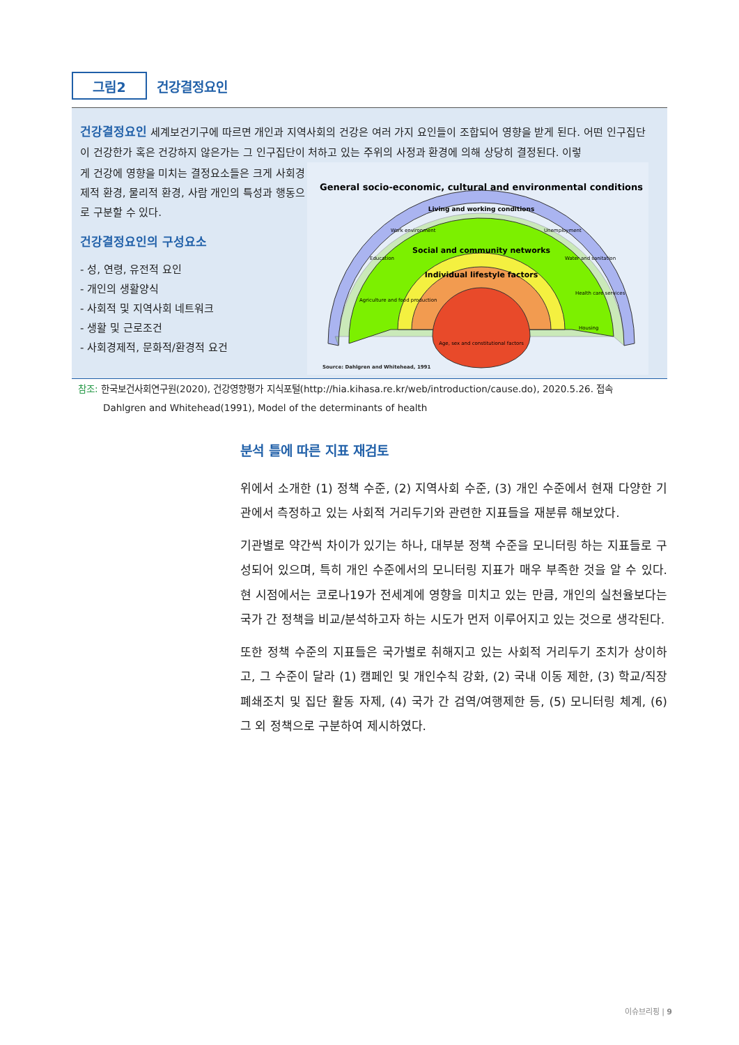그림2
건강결정요인
건강결정요인 세계보건기구에 따르면 개인과 지역사회의 건강은 여러 가지 요인들이 조합되어 영향을 받게 된다. 어떤 인구집단이 건강한가 혹은 건강하지 않은가는 그 인구집단이 처하고 있는 주위의 사정과 환경에 의해 상당히 결정된다. 이렇
게 건강에 영향을 미치는 결정요소들은 크게 사회경제적 환경, 물리적 환경, 사람 개인의 특성과 행동으로 구분할 수 있다.
건강결정요인의 구성요소
- 성, 연령, 유전적 요인
- 개인의 생활양식
- 사회적 및 지역사회 네트워크
- 생활 및 근로조건
- 사회경제적, 문화적/환경적 요건
General socio-economic, cultural and environmental conditions
Living and working conditions
Work environment
Unemployment
Education
Water and sanitation
Agriculture and food production
Health care services
Housing
Social and community networks
Individual lifestyle factors
Age, sex and constitutional factors
Source: Dahlgren and Whitehead, 1991
참조: 한국보건사회연구원(2020), 건강영향평가 지식포털(http://hia.kihasa.re.kr/web/introduction/cause.do), 2020.5.26. 접속
Dahlgren and Whitehead(1991), Model of the determinants of health
분석 틀에 따른 지표 재검토
위에서 소개한 (1) 정책 수준, (2) 지역사회 수준, (3) 개인 수준에서 현재 다양한 기관에서 측정하고 있는 사회적 거리두기와 관련한 지표들을 재분류 해보았다.
기관별로 약간씩 차이가 있기는 하나, 대부분 정책 수준을 모니터링 하는 지표들로 구성되어 있으며, 특히 개인 수준에서의 모니터링 지표가 매우 부족한 것을 알 수 있다. 현 시점에서는 코로나19가 전세계에 영향을 미치고 있는 만큼, 개인의 실천율보다는 국가 간 정책을 비교/분석하고자 하는 시도가 먼저 이루어지고 있는 것으로 생각된다.
또한 정책 수준의 지표들은 국가별로 취해지고 있는 사회적 거리두기 조치가 상이하고, 그 수준이 달라 (1) 캠페인 및 개인수칙 강화, (2) 국내 이동 제한, (3) 학교/직장 폐쇄조치 및 집단 활동 자제, (4) 국가 간 검역/여행제한 등, (5) 모니터링 체계, (6) 그 외 정책으로 구분하여 제시하였다.
이슈브리핑 | 9